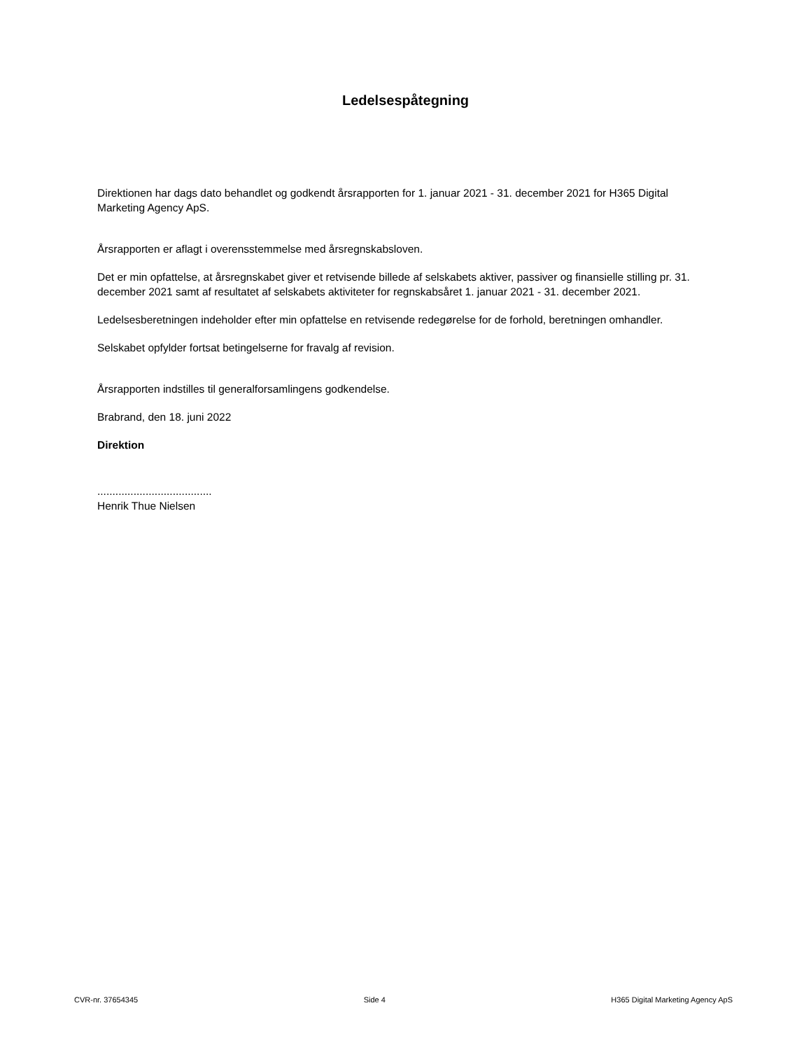Ledelsespåtegning
Direktionen har dags dato behandlet og godkendt årsrapporten for 1. januar 2021 - 31. december 2021 for H365 Digital Marketing Agency ApS.
Årsrapporten er aflagt i overensstemmelse med årsregnskabsloven.
Det er min opfattelse, at årsregnskabet giver et retvisende billede af selskabets aktiver, passiver og finansielle stilling pr. 31. december 2021 samt af resultatet af selskabets aktiviteter for regnskabsåret 1. januar 2021 - 31. december 2021.
Ledelsesberetningen indeholder efter min opfattelse en retvisende redegørelse for de forhold, beretningen omhandler.
Selskabet opfylder fortsat betingelserne for fravalg af revision.
Årsrapporten indstilles til generalforsamlingens godkendelse.
Brabrand, den 18. juni 2022
Direktion
......................................
Henrik Thue Nielsen
CVR-nr. 37654345 Side 4 H365 Digital Marketing Agency ApS